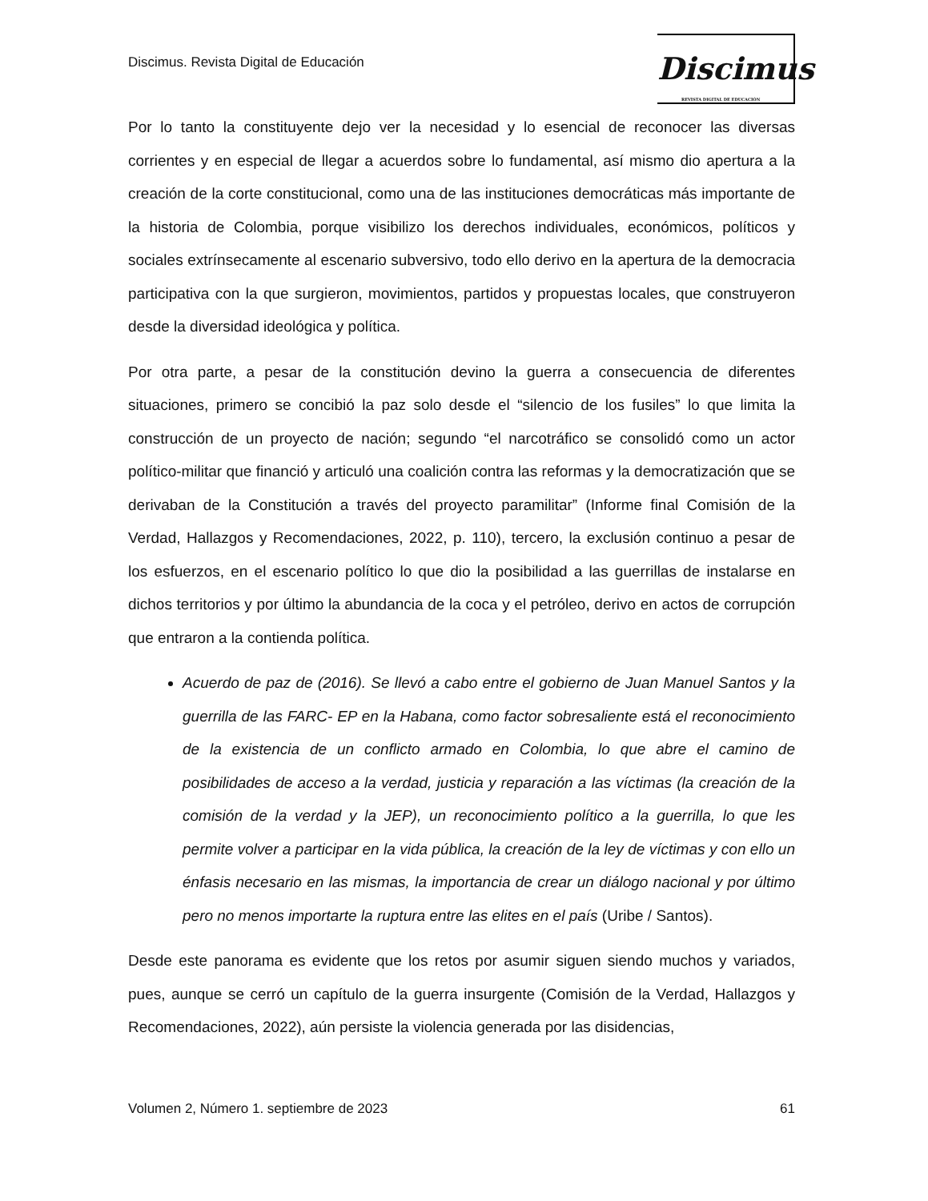Discimus. Revista Digital de Educación
Discimus
REVISTA DIGITAL DE EDUCACIÓN
Por lo tanto la constituyente dejo ver la necesidad y lo esencial de reconocer las diversas corrientes y en especial de llegar a acuerdos sobre lo fundamental, así mismo dio apertura a la creación de la corte constitucional, como una de las instituciones democráticas más importante de la historia de Colombia, porque visibilizo los derechos individuales, económicos, políticos y sociales extrínsecamente al escenario subversivo, todo ello derivo en la apertura de la democracia participativa con la que surgieron, movimientos, partidos y propuestas locales, que construyeron desde la diversidad ideológica y política.
Por otra parte, a pesar de la constitución devino la guerra a consecuencia de diferentes situaciones, primero se concibió la paz solo desde el “silencio de los fusiles” lo que limita la construcción de un proyecto de nación; segundo “el narcotráfico se consolidó como un actor político-militar que financió y articuló una coalición contra las reformas y la democratización que se derivaban de la Constitución a través del proyecto paramilitar” (Informe final Comisión de la Verdad, Hallazgos y Recomendaciones, 2022, p. 110), tercero, la exclusión continuo a pesar de los esfuerzos, en el escenario político lo que dio la posibilidad a las guerrillas de instalarse en dichos territorios y por último la abundancia de la coca y el petróleo, derivo en actos de corrupción que entraron a la contienda política.
Acuerdo de paz de (2016). Se llevó a cabo entre el gobierno de Juan Manuel Santos y la guerrilla de las FARC- EP en la Habana, como factor sobresaliente está el reconocimiento de la existencia de un conflicto armado en Colombia, lo que abre el camino de posibilidades de acceso a la verdad, justicia y reparación a las víctimas (la creación de la comisión de la verdad y la JEP), un reconocimiento político a la guerrilla, lo que les permite volver a participar en la vida pública, la creación de la ley de víctimas y con ello un énfasis necesario en las mismas, la importancia de crear un diálogo nacional y por último pero no menos importarte la ruptura entre las elites en el país (Uribe / Santos).
Desde este panorama es evidente que los retos por asumir siguen siendo muchos y variados, pues, aunque se cerró un capítulo de la guerra insurgente (Comisión de la Verdad, Hallazgos y Recomendaciones, 2022), aún persiste la violencia generada por las disidencias,
Volumen 2, Número 1. septiembre de 2023 61